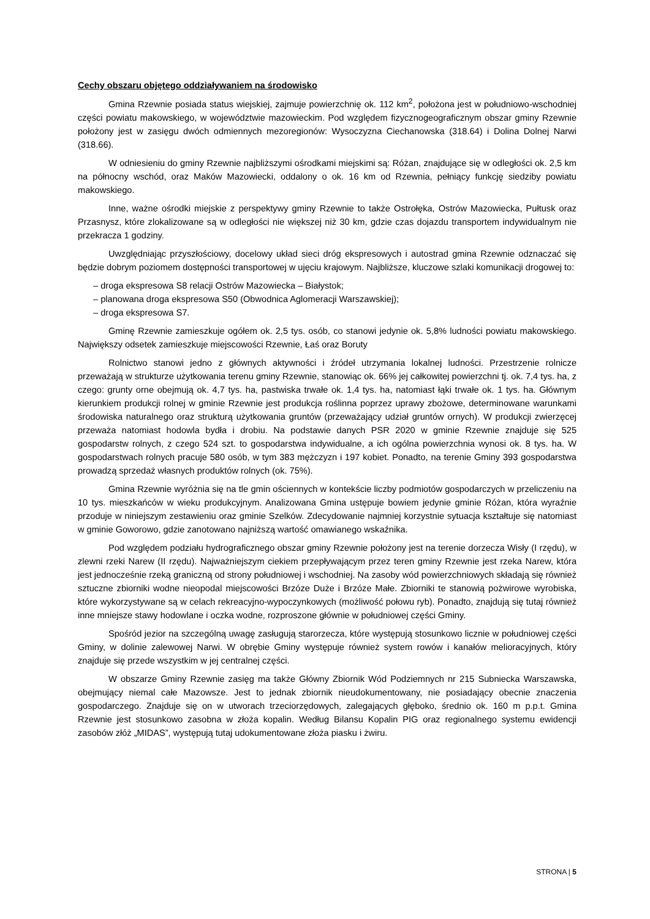Cechy obszaru objętego oddziaływaniem na środowisko
Gmina Rzewnie posiada status wiejskiej, zajmuje powierzchnię ok. 112 km<sup>2</sup>, położona jest w południowo-wschodniej części powiatu makowskiego, w województwie mazowieckim. Pod względem fizycznogeograficznym obszar gminy Rzewnie położony jest w zasięgu dwóch odmiennych mezoregionów: Wysoczyzna Ciechanowska (318.64) i Dolina Dolnej Narwi (318.66).
W odniesieniu do gminy Rzewnie najbliższymi ośrodkami miejskimi są: Różan, znajdujące się w odległości ok. 2,5 km na północny wschód, oraz Maków Mazowiecki, oddalony o ok. 16 km od Rzewnia, pełniący funkcję siedziby powiatu makowskiego.
Inne, ważne ośrodki miejskie z perspektywy gminy Rzewnie to także Ostrołęka, Ostrów Mazowiecka, Pułtusk oraz Przasnysz, które zlokalizowane są w odległości nie większej niż 30 km, gdzie czas dojazdu transportem indywidualnym nie przekracza 1 godziny.
Uwzględniając przyszłościowy, docelowy układ sieci dróg ekspresowych i autostrad gmina Rzewnie odznaczać się będzie dobrym poziomem dostępności transportowej w ujęciu krajowym. Najbliższe, kluczowe szlaki komunikacji drogowej to:
– droga ekspresowa S8 relacji Ostrów Mazowiecka – Białystok;
– planowana droga ekspresowa S50 (Obwodnica Aglomeracji Warszawskiej);
– droga ekspresowa S7.
Gminę Rzewnie zamieszkuje ogółem ok. 2,5 tys. osób, co stanowi jedynie ok. 5,8% ludności powiatu makowskiego. Największy odsetek zamieszkuje miejscowości Rzewnie, Łaś oraz Boruty
Rolnictwo stanowi jedno z głównych aktywności i źródeł utrzymania lokalnej ludności. Przestrzenie rolnicze przeważają w strukturze użytkowania terenu gminy Rzewnie, stanowiąc ok. 66% jej całkowitej powierzchni tj. ok. 7,4 tys. ha, z czego: grunty orne obejmują ok. 4,7 tys. ha, pastwiska trwałe ok. 1,4 tys. ha, natomiast łąki trwałe ok. 1 tys. ha. Głównym kierunkiem produkcji rolnej w gminie Rzewnie jest produkcja roślinna poprzez uprawy zbożowe, determinowane warunkami środowiska naturalnego oraz strukturą użytkowania gruntów (przeważający udział gruntów ornych). W produkcji zwierzęcej przeważa natomiast hodowla bydła i drobiu. Na podstawie danych PSR 2020 w gminie Rzewnie znajduje się 525 gospodarstw rolnych, z czego 524 szt. to gospodarstwa indywidualne, a ich ogólna powierzchnia wynosi ok. 8 tys. ha. W gospodarstwach rolnych pracuje 580 osób, w tym 383 mężczyzn i 197 kobiet. Ponadto, na terenie Gminy 393 gospodarstwa prowadzą sprzedaż własnych produktów rolnych (ok. 75%).
Gmina Rzewnie wyróżnia się na tle gmin ościennych w kontekście liczby podmiotów gospodarczych w przeliczeniu na 10 tys. mieszkańców w wieku produkcyjnym. Analizowana Gmina ustępuje bowiem jedynie gminie Różan, która wyraźnie przoduje w niniejszym zestawieniu oraz gminie Szelków. Zdecydowanie najmniej korzystnie sytuacja kształtuje się natomiast w gminie Goworowo, gdzie zanotowano najniższą wartość omawianego wskaźnika.
Pod względem podziału hydrograficznego obszar gminy Rzewnie położony jest na terenie dorzecza Wisły (I rzędu), w zlewni rzeki Narew (II rzędu). Najważniejszym ciekiem przepływającym przez teren gminy Rzewnie jest rzeka Narew, która jest jednocześnie rzeką graniczną od strony południowej i wschodniej. Na zasoby wód powierzchniowych składają się również sztuczne zbiorniki wodne nieopodal miejscowości Brzóze Duże i Brzóze Małe. Zbiorniki te stanowią pożwirowe wyrobiska, które wykorzystywane są w celach rekreacyjno-wypoczynkowych (możliwość połowu ryb). Ponadto, znajdują się tutaj również inne mniejsze stawy hodowlane i oczka wodne, rozproszone głównie w południowej części Gminy.
Spośród jezior na szczególną uwagę zasługują starorzecza, które występują stosunkowo licznie w południowej części Gminy, w dolinie zalewowej Narwi. W obrębie Gminy występuje również system rowów i kanałów melioracyjnych, który znajduje się przede wszystkim w jej centralnej części.
W obszarze Gminy Rzewnie zasięg ma także Główny Zbiornik Wód Podziemnych nr 215 Subniecka Warszawska, obejmujący niemal całe Mazowsze. Jest to jednak zbiornik nieudokumentowany, nie posiadający obecnie znaczenia gospodarczego. Znajduje się on w utworach trzeciorzędowych, zalegających głęboko, średnio ok. 160 m p.p.t. Gmina Rzewnie jest stosunkowo zasobna w złoża kopalin. Według Bilansu Kopalin PIG oraz regionalnego systemu ewidencji zasobów złóż „MIDAS”, występują tutaj udokumentowane złoża piasku i żwiru.
STRONA | 5